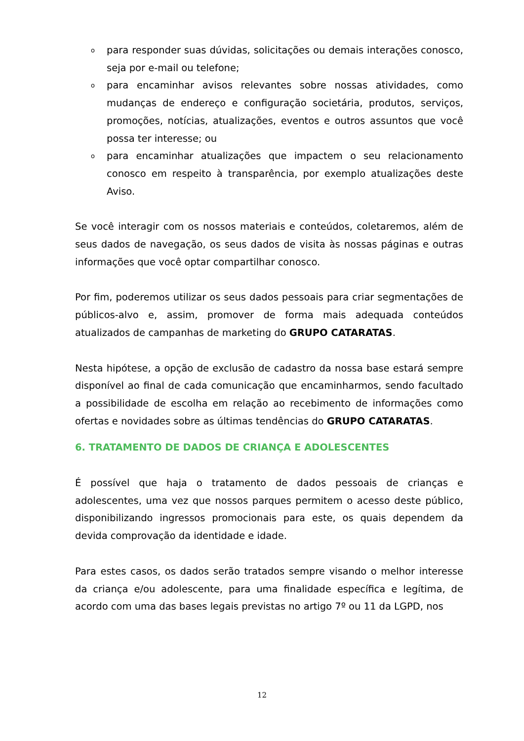opara responder suas dúvidas, solicitações ou demais interações conosco, seja por e-mail ou telefone;
opara encaminhar avisos relevantes sobre nossas atividades, como mudanças de endereço e configuração societária, produtos, serviços, promoções, notícias, atualizações, eventos e outros assuntos que você possa ter interesse; ou
opara encaminhar atualizações que impactem o seu relacionamento conosco em respeito à transparência, por exemplo atualizações deste Aviso.
Se você interagir com os nossos materiais e conteúdos, coletaremos, além de seus dados de navegação, os seus dados de visita às nossas páginas e outras informações que você optar compartilhar conosco.
Por fim, poderemos utilizar os seus dados pessoais para criar segmentações de públicos-alvo e, assim, promover de forma mais adequada conteúdos atualizados de campanhas de marketing do GRUPO CATARATAS.
Nesta hipótese, a opção de exclusão de cadastro da nossa base estará sempre disponível ao final de cada comunicação que encaminharmos, sendo facultado a possibilidade de escolha em relação ao recebimento de informações como ofertas e novidades sobre as últimas tendências do GRUPO CATARATAS.
6. TRATAMENTO DE DADOS DE CRIANÇA E ADOLESCENTES
É possível que haja o tratamento de dados pessoais de crianças e adolescentes, uma vez que nossos parques permitem o acesso deste público, disponibilizando ingressos promocionais para este, os quais dependem da devida comprovação da identidade e idade.
Para estes casos, os dados serão tratados sempre visando o melhor interesse da criança e/ou adolescente, para uma finalidade específica e legítima, de acordo com uma das bases legais previstas no artigo 7º ou 11 da LGPD, nos
12